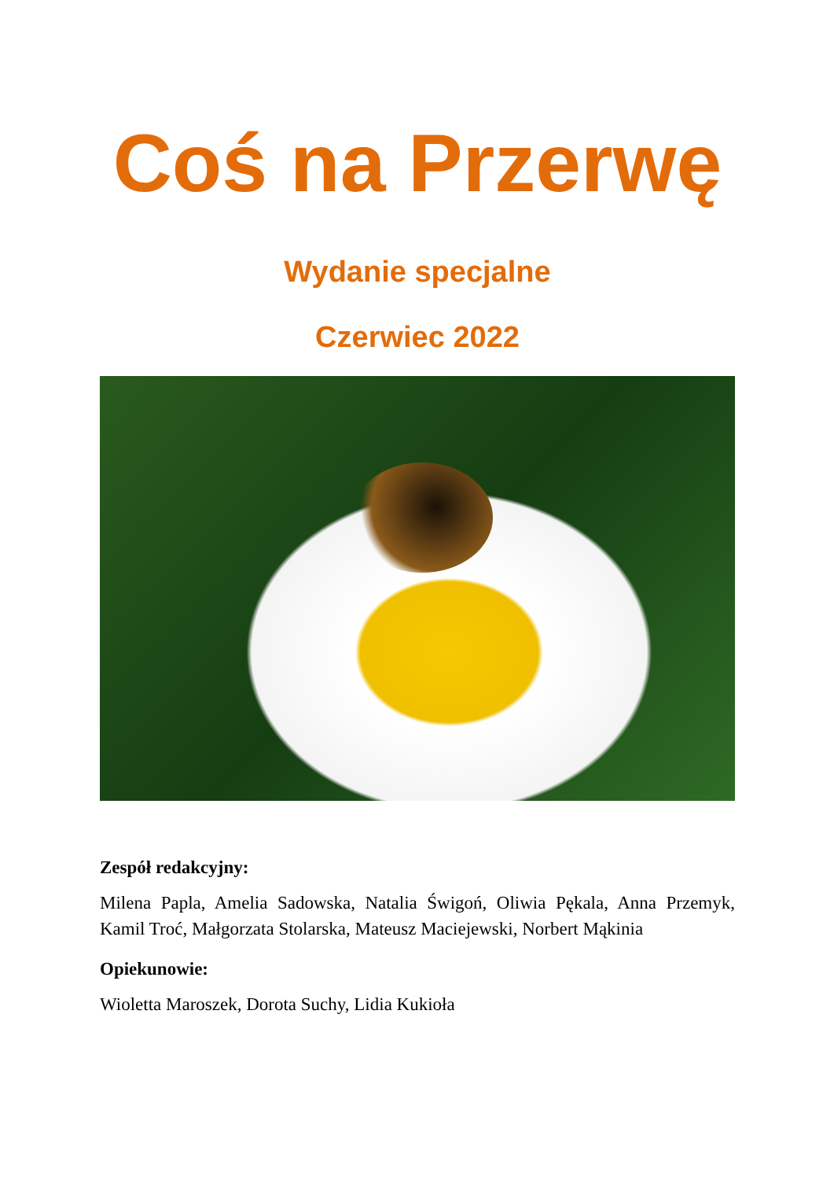Coś na Przerwę
Wydanie specjalne
Czerwiec 2022
Zespół redakcyjny:
Milena Papla, Amelia Sadowska, Natalia Świgoń, Oliwia Pękala, Anna Przemyk, Kamil Troć, Małgorzata Stolarska, Mateusz Maciejewski, Norbert Mąkinia
Opiekunowie:
Wioletta Maroszek, Dorota Suchy, Lidia Kukioła